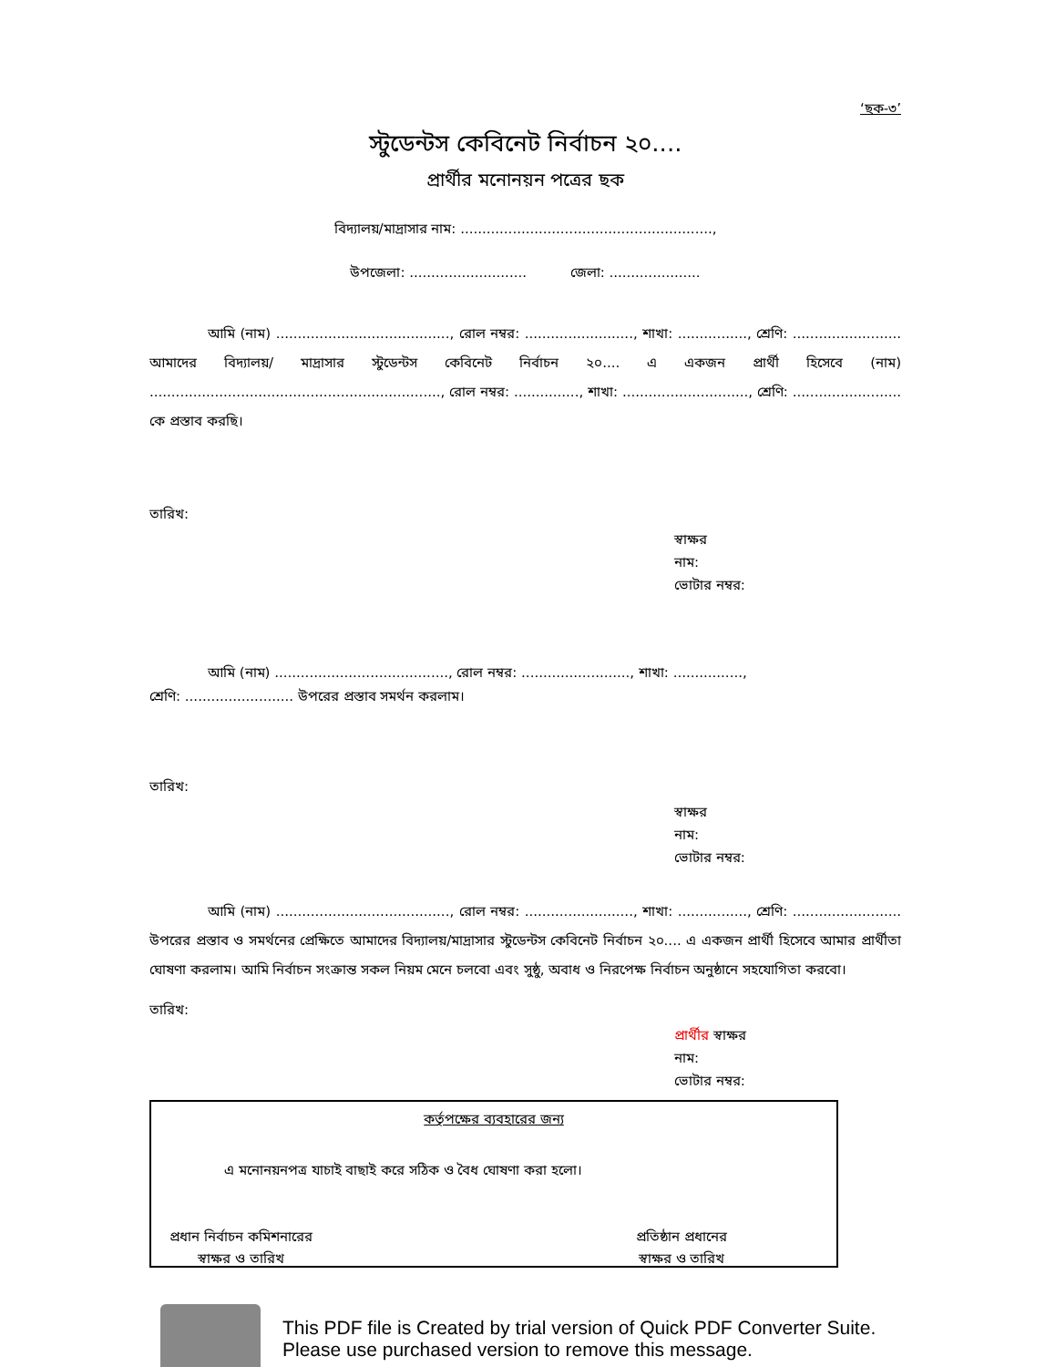‘ছক-৩’
স্টুডেন্টস কেবিনেট নির্বাচন ২০....
প্রার্থীর মনোনয়ন পত্রের ছক
বিদ্যালয়/মাদ্রাসার নাম: ..........................................................,
উপজেলা: ........................... জেলা: .....................
আমি (নাম) ........................................, রোল নম্বর: ........................., শাখা: ................, শ্রেণি: ......................... আমাদের বিদ্যালয়/ মাদ্রাসার স্টুডেন্টস কেবিনেট নির্বাচন ২০.... এ একজন প্রার্থী হিসেবে (নাম) ..................................................................., রোল নম্বর: ..............., শাখা: ............................., শ্রেণি: ......................... কে প্রস্তাব করছি।
তারিখ:
স্বাক্ষর
নাম:
ভোটার নম্বর:
আমি (নাম) ........................................, রোল নম্বর: ........................., শাখা: ................,
শ্রেণি: ......................... উপরের প্রস্তাব সমর্থন করলাম।
তারিখ:
স্বাক্ষর
নাম:
ভোটার নম্বর:
আমি (নাম) ........................................, রোল নম্বর: ........................., শাখা: ................, শ্রেণি: ......................... উপরের প্রস্তাব ও সমর্থনের প্রেক্ষিতে আমাদের বিদ্যালয়/মাদ্রাসার স্টুডেন্টস কেবিনেট নির্বাচন ২০.... এ একজন প্রার্থী হিসেবে আমার প্রার্থীতা ঘোষণা করলাম। আমি নির্বাচন সংক্রান্ত সকল নিয়ম মেনে চলবো এবং সুষ্ঠু, অবাধ ও নিরপেক্ষ নির্বাচন অনুষ্ঠানে সহযোগিতা করবো।
তারিখ:
প্রার্থীর স্বাক্ষর
নাম:
ভোটার নম্বর:
কর্তৃপক্ষের ব্যবহারের জন্য
এ মনোনয়নপত্র যাচাই বাছাই করে সঠিক ও বৈধ ঘোষণা করা হলো।
প্রধান নির্বাচন কমিশনারের
স্বাক্ষর ও তারিখ
প্রতিষ্ঠান প্রধানের
স্বাক্ষর ও তারিখ
This PDF file is Created by trial version of Quick PDF Converter Suite.
Please use purchased version to remove this message.